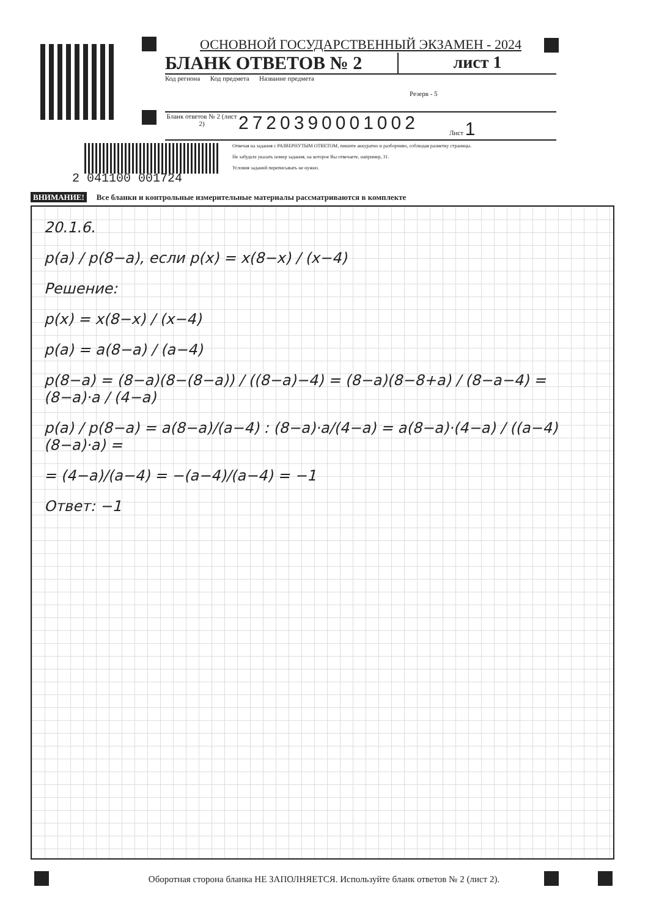ОСНОВНОЙ ГОСУДАРСТВЕННЫЙ ЭКЗАМЕН - 2024
БЛАНК ОТВЕТОВ № 2 лист 1
Код региона Код предмета Название предмета
Резерв - 5
Бланк ответов № 2 (лист 2)
2720390001002
Лист 1
Отвечая на задания с РАЗВЕРНУТЫМ ОТВЕТОМ, пишите аккуратно и разборчиво, соблюдая разметку страницы.
Не забудьте указать номер задания, на которое Вы отвечаете, например, 31.
Условия заданий переписывать не нужно.
2 041100 001724
ВНИМАНИЕ! Все бланки и контрольные измерительные материалы рассматриваются в комплекте
20.1.6.
p(a) / p(8−a), если p(x) = x(8−x) / (x−4)
Решение:
p(x) = x(8−x) / (x−4)
p(a) = a(8−a) / (a−4)
p(8−a) = (8−a)(8−(8−a)) / ((8−a)−4) = (8−a)(8−8+a) / (8−a−4) = (8−a)·a / (4−a)
p(a) / p(8−a) = a(8−a)/(a−4) : (8−a)·a/(4−a) = a(8−a)·(4−a) / ((a−4)(8−a)·a) =
= (4−a)/(a−4) = −(a−4)/(a−4) = −1
Ответ: −1
Оборотная сторона бланка НЕ ЗАПОЛНЯЕТСЯ. Используйте бланк ответов № 2 (лист 2).